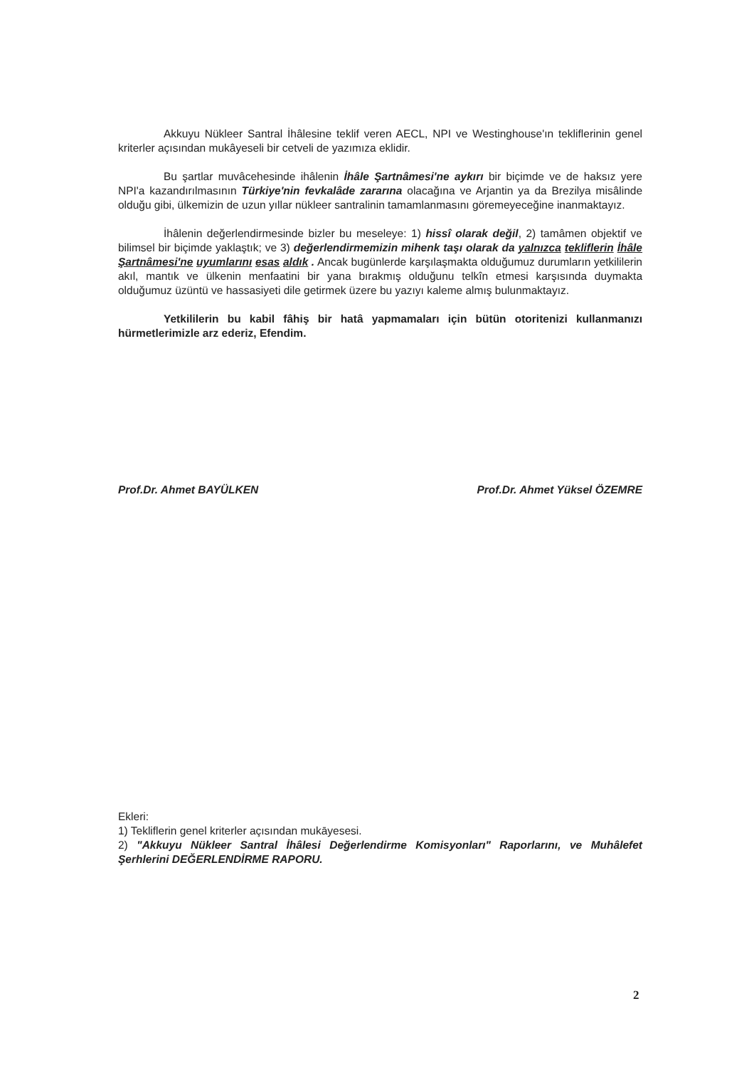Akkuyu Nükleer Santral İhâlesine teklif veren AECL, NPI ve Westinghouse'ın teklifle­rinin genel kriterler açısından mukâyeseli bir cetveli de yazımıza eklidir.
Bu şartlar muvâcehesinde ihâlenin İhâle Şartnâmesi'ne aykırı bir biçimde ve de haksız yere NPI'a kazandırılmasının Türkiye'nin fevkalâde zararına olacağına ve Arjantin ya da Brezilya misâlinde olduğu gibi, ülkemizin de uzun yıllar nükleer santralinin tamamlan­masını göremeyeceğine inanmaktayız.
İhâlenin değerlendirmesinde bizler bu meseleye: 1) hissî olarak değil, 2) tamâmen objektif ve bilimsel bir biçimde yaklaştık; ve 3) değerlendirmemizin mihenk taşı olarak da yalnızca tekliflerin İhâle Şartnâmesi'ne uyumlarını esas aldık . Ancak bugünlerde karşı­laşmakta olduğumuz durumların yetkililerin akıl, mantık ve ülkenin menfaatini bir yana bı­rakmış olduğunu telkîn etmesi karşısında duymakta olduğumuz üzüntü ve hassasiyeti dile getirmek üzere bu yazıyı kaleme almış bulunmaktayız.
Yetkililerin bu kabil fâhiş bir hatâ yapmamaları için bütün otoritenizi kullanma­nızı hürmetlerimizle arz ederiz, Efendim.
Prof.Dr. Ahmet BAYÜLKEN Prof.Dr. Ahmet Yüksel ÖZEMRE
Ekleri:
1) Tekliflerin genel kriterler açısından mukāyesesi.
2) "Akkuyu Nükleer Santral İhâlesi Değerlendirme Komisyonları" Raporlarını, ve Muhâ­lefet Şerhlerini DEĞERLENDİRME RAPORU.
2